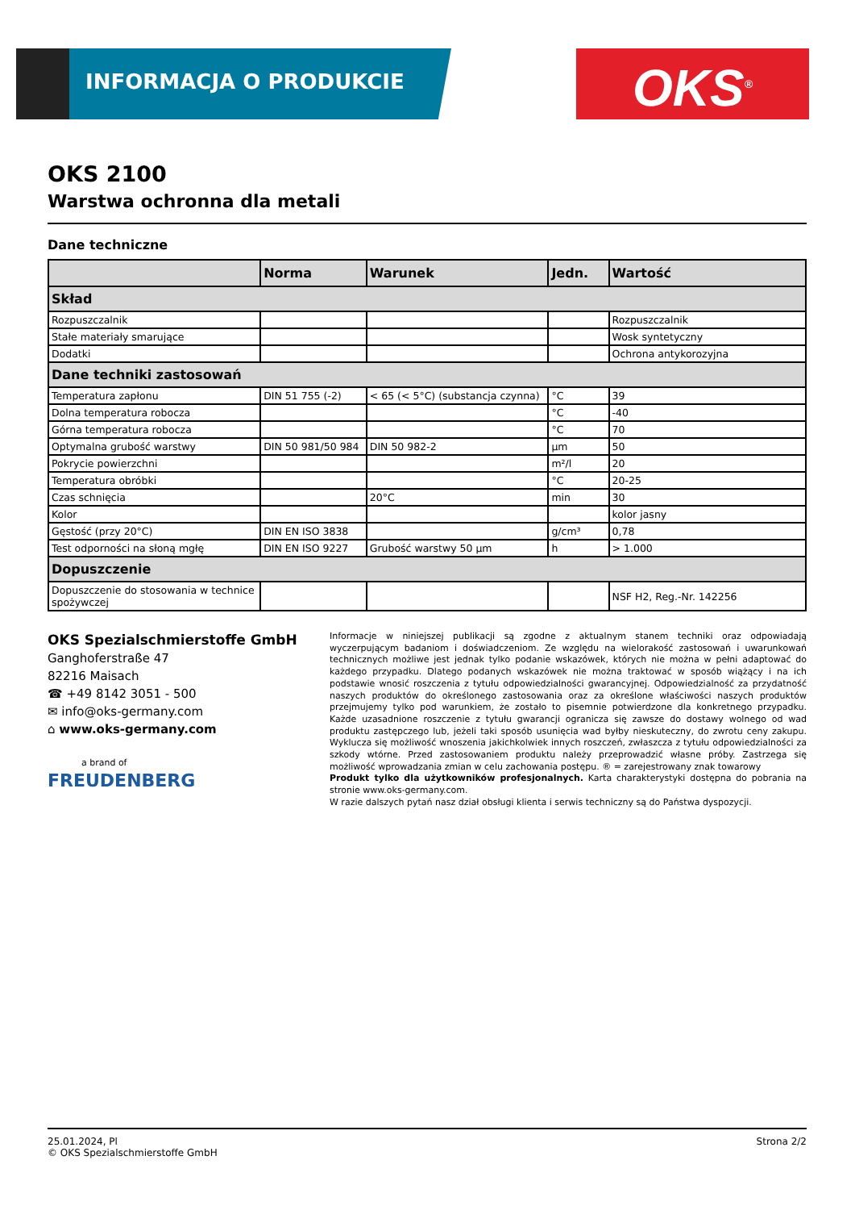INFORMACJA O PRODUKCIE OKS<sup>®</sup>
OKS 2100
Warstwa ochronna dla metali
Dane techniczne
| | Norma | Warunek | Jedn. | Wartość |
| --- | --- | --- | --- | --- |
| Skład | | | | |
| Rozpuszczalnik | | | | Rozpuszczalnik |
| Stałe materiały smarujące | | | | Wosk syntetyczny |
| Dodatki | | | | Ochrona antykorozyjna |
| Dane techniki zastosowań | | | | |
| Temperatura zapłonu | DIN 51 755 (-2) | < 65 (< 5°C) (substancja czynna) | °C | 39 |
| Dolna temperatura robocza | | | °C | -40 |
| Górna temperatura robocza | | | °C | 70 |
| Optymalna grubość warstwy | DIN 50 981/50 984 | DIN 50 982-2 | µm | 50 |
| Pokrycie powierzchni | | | m²/l | 20 |
| Temperatura obróbki | | | °C | 20-25 |
| Czas schnięcia | | 20°C | min | 30 |
| Kolor | | | | kolor jasny |
| Gęstość (przy 20°C) | DIN EN ISO 3838 | | g/cm³ | 0,78 |
| Test odporności na słoną mgłę | DIN EN ISO 9227 | Grubość warstwy 50 µm | h | > 1.000 |
| Dopuszczenie | | | | |
| Dopuszczenie do stosowania w technice spożywczej | | | | NSF H2, Reg.-Nr. 142256 |
OKS Spezialschmierstoffe GmbH
Ganghoferstraße 47
82216 Maisach
☎ +49 8142 3051 - 500
✉ info@oks-germany.com
⌂ www.oks-germany.com
a brand of
FREUDENBERG
Informacje w niniejszej publikacji są zgodne z aktualnym stanem techniki oraz odpowiadają wyczerpującym badaniom i doświadczeniom. Ze względu na wielorakość zastosowań i uwarunkowań technicznych możliwe jest jednak tylko podanie wskazówek, których nie można w pełni adaptować do każdego przypadku. Dlatego podanych wskazówek nie można traktować w sposób wiążący i na ich podstawie wnosić roszczenia z tytułu odpowiedzialności gwarancyjnej. Odpowiedzialność za przydatność naszych produktów do określonego zastosowania oraz za określone właściwości naszych produktów przejmujemy tylko pod warunkiem, że zostało to pisemnie potwierdzone dla konkretnego przypadku. Każde uzasadnione roszczenie z tytułu gwarancji ogranicza się zawsze do dostawy wolnego od wad produktu zastępczego lub, jeżeli taki sposób usunięcia wad byłby nieskuteczny, do zwrotu ceny zakupu. Wyklucza się możliwość wnoszenia jakichkolwiek innych roszczeń, zwłaszcza z tytułu odpowiedzialności za szkody wtórne. Przed zastosowaniem produktu należy przeprowadzić własne próby. Zastrzega się możliwość wprowadzania zmian w celu zachowania postępu. ® = zarejestrowany znak towarowy
Produkt tylko dla użytkowników profesjonalnych. Karta charakterystyki dostępna do pobrania na stronie www.oks-germany.com.
W razie dalszych pytań nasz dział obsługi klienta i serwis techniczny są do Państwa dyspozycji.
25.01.2024, Pl
© OKS Spezialschmierstoffe GmbH
Strona 2/2